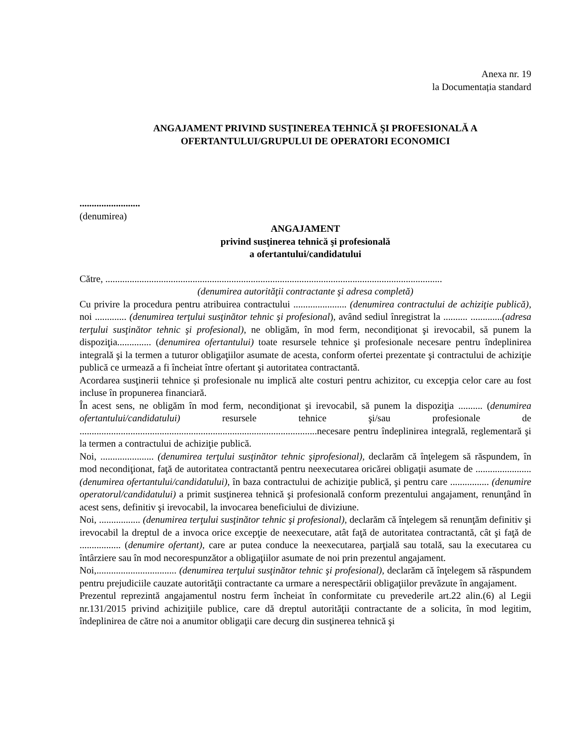Anexa nr. 19
la Documentația standard
ANGAJAMENT PRIVIND SUSŢINEREA TEHNICĂ ŞI PROFESIONALĂ A
OFERTANTULUI/GRUPULUI DE OPERATORI ECONOMICI
.........................
(denumirea)
ANGAJAMENT
privind susţinerea tehnică şi profesională
a ofertantului/candidatului
Către, ...........................................................................................................................................
(denumirea autorităţii contractante şi adresa completă)
Cu privire la procedura pentru atribuirea contractului ...................... (denumirea contractului de achiziţie publică), noi ............. (denumirea terţului susţinător tehnic şi profesional), având sediul înregistrat la .......... .............(adresa terţului susţinător tehnic şi profesional), ne obligăm, în mod ferm, necondiţionat şi irevocabil, să punem la dispoziţia.............. (denumirea ofertantului) toate resursele tehnice şi profesionale necesare pentru îndeplinirea integrală şi la termen a tuturor obligaţiilor asumate de acesta, conform ofertei prezentate şi contractului de achiziţie publică ce urmează a fi încheiat între ofertant şi autoritatea contractantă.
Acordarea susţinerii tehnice și profesionale nu implică alte costuri pentru achizitor, cu excepţia celor care au fost incluse în propunerea financiară.
În acest sens, ne obligăm în mod ferm, necondiţionat şi irevocabil, să punem la dispoziţia .......... (denumirea ofertantului/candidatului) resursele tehnice şi/sau profesionale de ..................................................................................................necesare pentru îndeplinirea integrală, reglementară şi la termen a contractului de achiziţie publică.
Noi, ...................... (denumirea terţului susţinător tehnic şiprofesional), declarăm că înţelegem să răspundem, în mod necondiţionat, faţă de autoritatea contractantă pentru neexecutarea oricărei obligaţii asumate de ....................... (denumirea ofertantului/candidatului), în baza contractului de achiziţie publică, şi pentru care ................ (denumire operatorul/candidatului) a primit susţinerea tehnică şi profesională conform prezentului angajament, renunţând în acest sens, definitiv şi irevocabil, la invocarea beneficiului de diviziune.
Noi, ................. (denumirea terţului susţinător tehnic şi profesional), declarăm că înţelegem să renunţăm definitiv şi irevocabil la dreptul de a invoca orice excepţie de neexecutare, atât faţă de autoritatea contractantă, cât şi faţă de ................. (denumire ofertant), care ar putea conduce la neexecutarea, parţială sau totală, sau la executarea cu întârziere sau în mod necorespunzător a obligaţiilor asumate de noi prin prezentul angajament.
Noi,................................. (denumirea terţului susţinător tehnic şi profesional), declarăm că înţelegem să răspundem pentru prejudiciile cauzate autorităţii contractante ca urmare a nerespectării obligaţiilor prevăzute în angajament.
Prezentul reprezintă angajamentul nostru ferm încheiat în conformitate cu prevederile art.22 alin.(6) al Legii nr.131/2015 privind achiziţiile publice, care dă dreptul autorităţii contractante de a solicita, în mod legitim, îndeplinirea de către noi a anumitor obligaţii care decurg din susţinerea tehnică şi